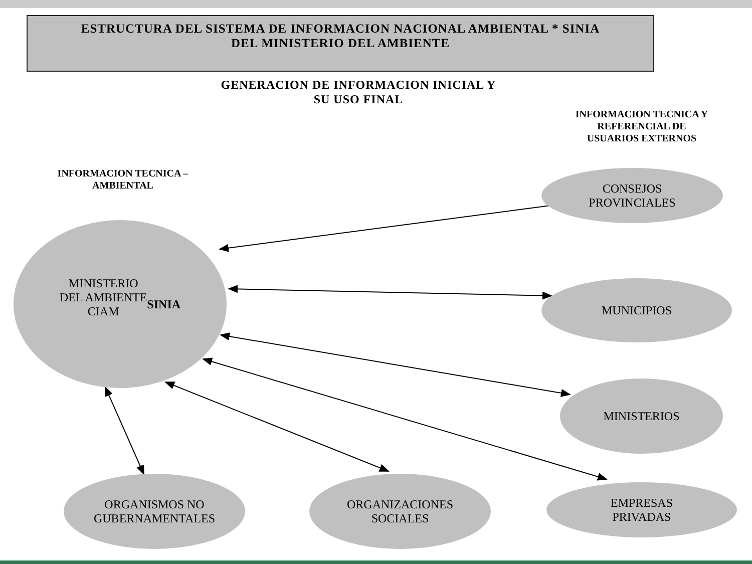ESTRUCTURA DEL SISTEMA DE INFORMACION NACIONAL AMBIENTAL * SINIA
DEL MINISTERIO DEL AMBIENTE
GENERACION DE INFORMACION INICIAL Y
SU USO FINAL
INFORMACION TECNICA Y
REFERENCIAL DE
USUARIOS EXTERNOS
INFORMACION TECNICA –
AMBIENTAL
MINISTERIO
DEL AMBIENTE
CIAM
SINIA
CONSEJOS
PROVINCIALES
MUNICIPIOS
MINISTERIOS
ORGANISMOS NO
GUBERNAMENTALES
ORGANIZACIONES
SOCIALES
EMPRESAS
PRIVADAS